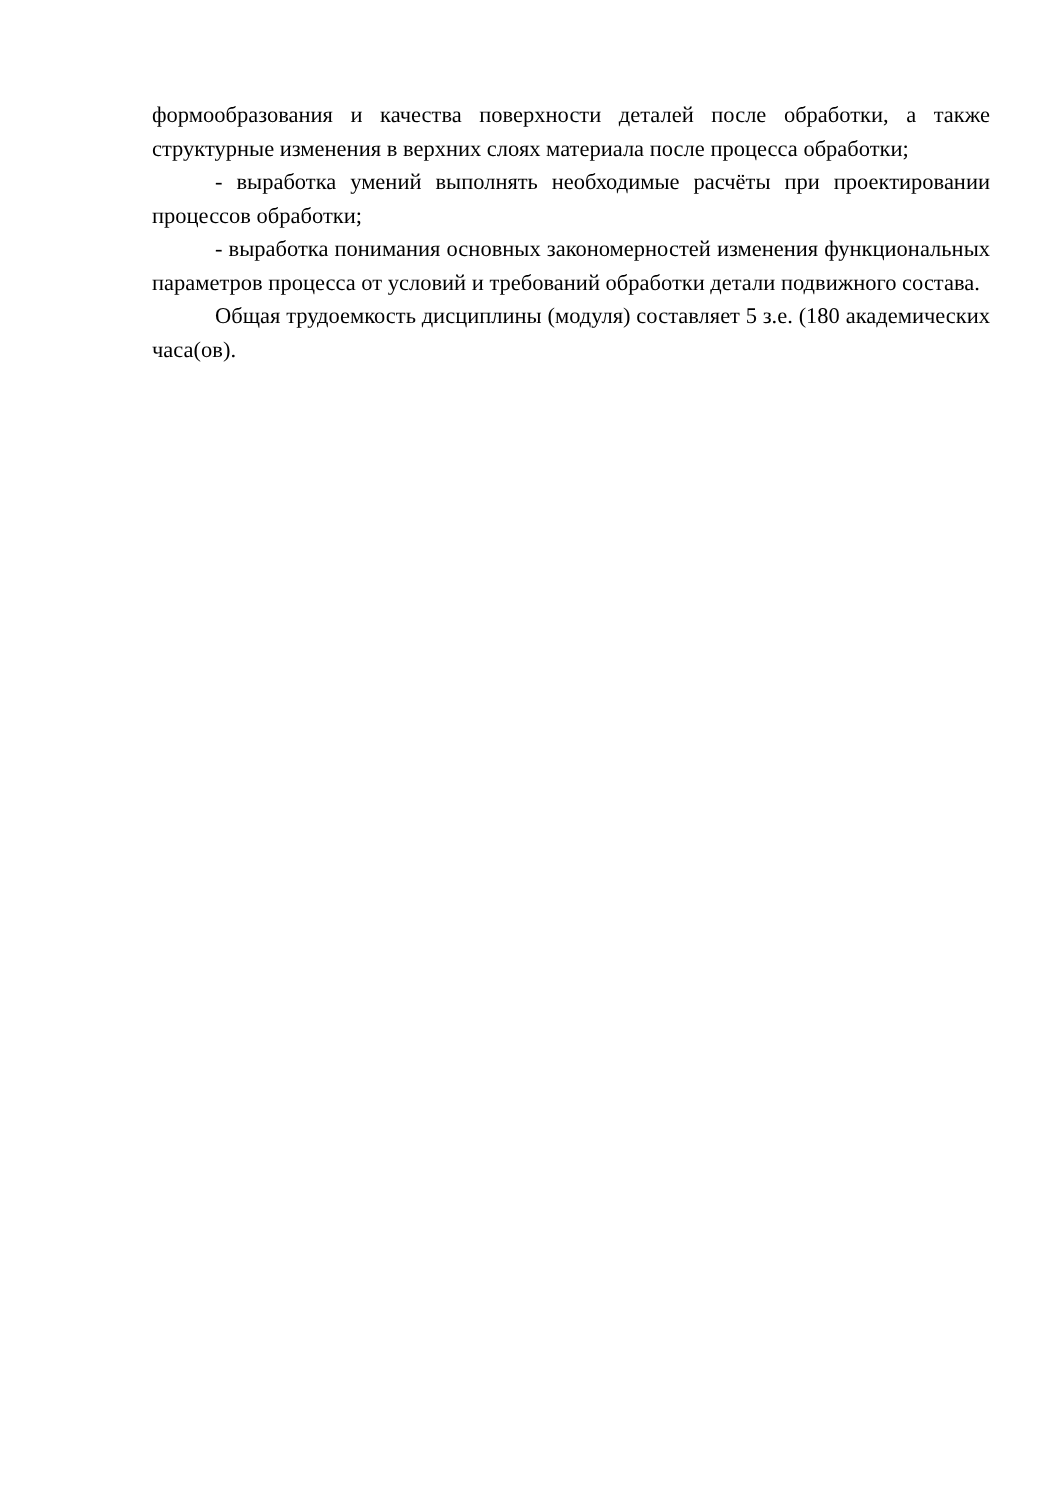формообразования и качества поверхности деталей после обработки, а также структурные изменения в верхних слоях материала после процесса обработки;
- выработка умений выполнять необходимые расчёты при проектировании процессов обработки;
- выработка понимания основных закономерностей изменения функциональных параметров процесса от условий и требований обработки детали подвижного состава.
Общая трудоемкость дисциплины (модуля) составляет 5 з.е. (180 академических часа(ов).